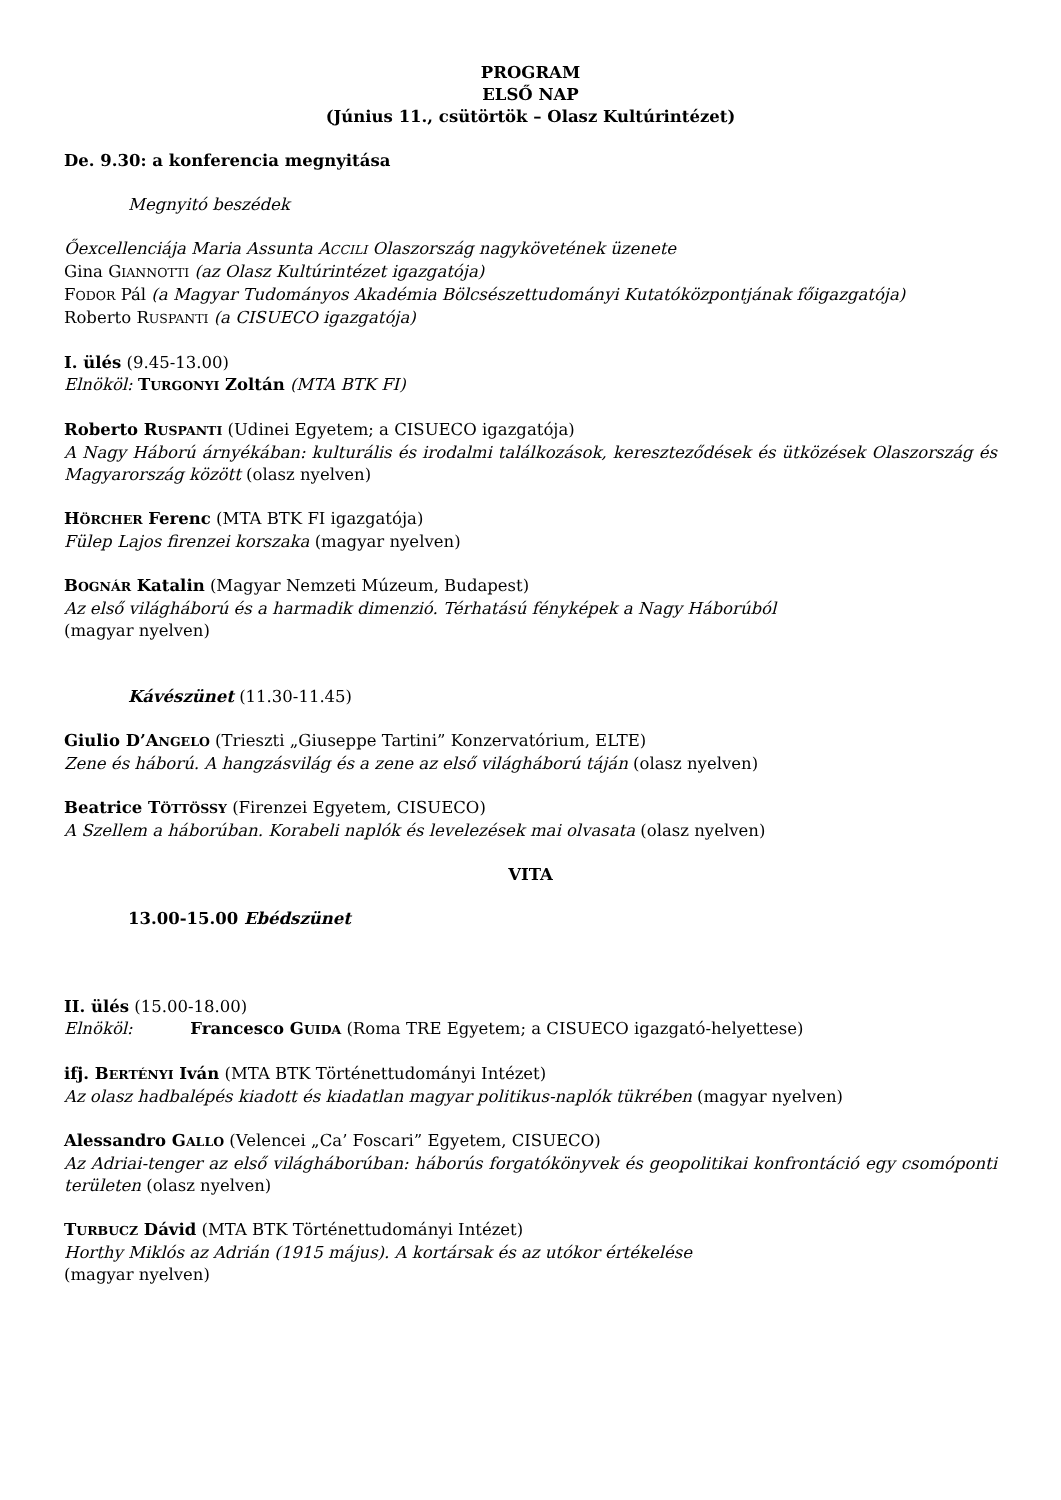PROGRAM
ELSŐ NAP
(Június 11., csütörtök – Olasz Kultúrintézet)
De. 9.30: a konferencia megnyitása
Megnyitó beszédek
Őexcellenciája Maria Assunta ACCILI Olaszország nagykövetének üzenete
Gina GIANNOTTI (az Olasz Kultúrintézet igazgatója)
FODOR Pál (a Magyar Tudományos Akadémia Bölcsészettudományi Kutatóközpontjának főigazgatója)
Roberto RUSPANTI (a CISUECO igazgatója)
I. ülés (9.45-13.00)
Elnököl: TURGONYI Zoltán (MTA BTK FI)
Roberto RUSPANTI (Udinei Egyetem; a CISUECO igazgatója)
A Nagy Háború árnyékában: kulturális és irodalmi találkozások, kereszteződések és ütközések Olaszország és Magyarország között (olasz nyelven)
HÖRCHER Ferenc (MTA BTK FI igazgatója)
Fülep Lajos firenzei korszaka (magyar nyelven)
BOGNÁR Katalin (Magyar Nemzeti Múzeum, Budapest)
Az első világháború és a harmadik dimenzió. Térhatású fényképek a Nagy Háborúból
(magyar nyelven)
Kávészünet (11.30-11.45)
Giulio D’ANGELO (Trieszti „Giuseppe Tartini” Konzervatórium, ELTE)
Zene és háború. A hangzásvilág és a zene az első világháború táján (olasz nyelven)
Beatrice TÖTTÖSSY (Firenzei Egyetem, CISUECO)
A Szellem a háborúban. Korabeli naplók és levelezések mai olvasata (olasz nyelven)
VITA
13.00-15.00 Ebédszünet
II. ülés (15.00-18.00)
Elnököl: Francesco GUIDA (Roma TRE Egyetem; a CISUECO igazgató-helyettese)
ifj. BERTÉNYI Iván (MTA BTK Történettudományi Intézet)
Az olasz hadbalépés kiadott és kiadatlan magyar politikus-naplók tükrében (magyar nyelven)
Alessandro GALLO (Velencei „Ca’ Foscari” Egyetem, CISUECO)
Az Adriai-tenger az első világháborúban: háborús forgatókönyvek és geopolitikai konfrontáció egy csomóponti területen (olasz nyelven)
TURBUCZ Dávid (MTA BTK Történettudományi Intézet)
Horthy Miklós az Adrián (1915 május). A kortársak és az utókor értékelése
(magyar nyelven)